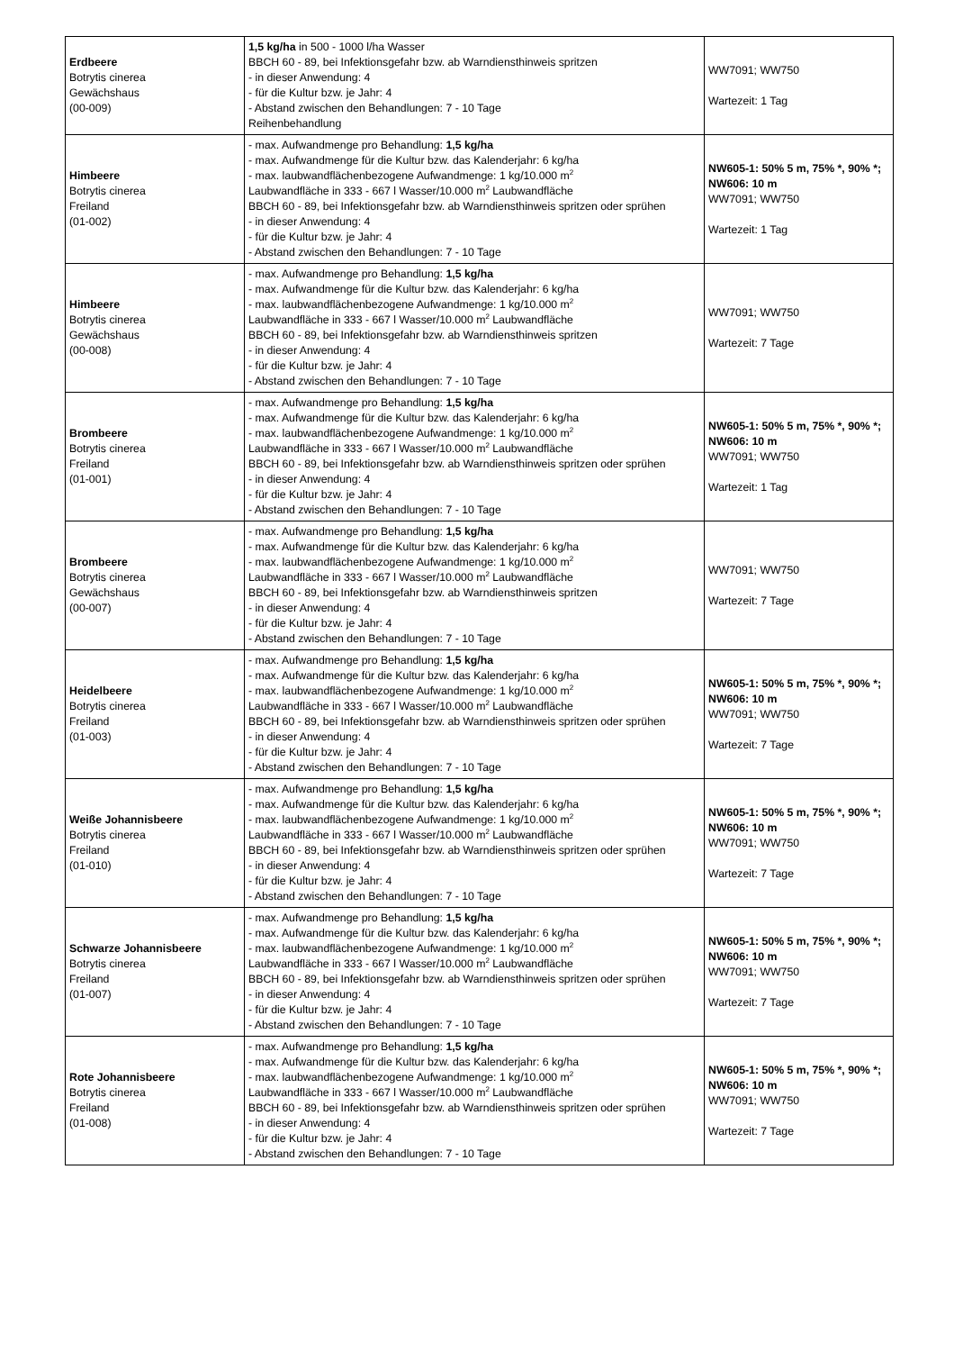| Erdbeere Botrytis cinerea Gewächshaus (00-009) | 1,5 kg/ha in 500 - 1000 l/ha Wasser BBCH 60 - 89, bei Infektionsgefahr bzw. ab Warndiensthinweis spritzen - in dieser Anwendung: 4 - für die Kultur bzw. je Jahr: 4 - Abstand zwischen den Behandlungen: 7 - 10 Tage Reihenbehandlung | WW7091; WW750 Wartezeit: 1 Tag |
| Himbeere Botrytis cinerea Freiland (01-002) | - max. Aufwandmenge pro Behandlung: 1,5 kg/ha - max. Aufwandmenge für die Kultur bzw. das Kalenderjahr: 6 kg/ha - max. laubwandflächenbezogene Aufwandmenge: 1 kg/10.000 m<sup>2</sup> Laubwandfläche in 333 - 667 l Wasser/10.000 m<sup>2</sup> Laubwandfläche BBCH 60 - 89, bei Infektionsgefahr bzw. ab Warndiensthinweis spritzen oder sprühen - in dieser Anwendung: 4 - für die Kultur bzw. je Jahr: 4 - Abstand zwischen den Behandlungen: 7 - 10 Tage | NW605-1: 50% 5 m, 75% *, 90% *; NW606: 10 m WW7091; WW750 Wartezeit: 1 Tag |
| Himbeere Botrytis cinerea Gewächshaus (00-008) | - max. Aufwandmenge pro Behandlung: 1,5 kg/ha - max. Aufwandmenge für die Kultur bzw. das Kalenderjahr: 6 kg/ha - max. laubwandflächenbezogene Aufwandmenge: 1 kg/10.000 m<sup>2</sup> Laubwandfläche in 333 - 667 l Wasser/10.000 m<sup>2</sup> Laubwandfläche BBCH 60 - 89, bei Infektionsgefahr bzw. ab Warndiensthinweis spritzen - in dieser Anwendung: 4 - für die Kultur bzw. je Jahr: 4 - Abstand zwischen den Behandlungen: 7 - 10 Tage | WW7091; WW750 Wartezeit: 7 Tage |
| Brombeere Botrytis cinerea Freiland (01-001) | - max. Aufwandmenge pro Behandlung: 1,5 kg/ha - max. Aufwandmenge für die Kultur bzw. das Kalenderjahr: 6 kg/ha - max. laubwandflächenbezogene Aufwandmenge: 1 kg/10.000 m<sup>2</sup> Laubwandfläche in 333 - 667 l Wasser/10.000 m<sup>2</sup> Laubwandfläche BBCH 60 - 89, bei Infektionsgefahr bzw. ab Warndiensthinweis spritzen oder sprühen - in dieser Anwendung: 4 - für die Kultur bzw. je Jahr: 4 - Abstand zwischen den Behandlungen: 7 - 10 Tage | NW605-1: 50% 5 m, 75% *, 90% *; NW606: 10 m WW7091; WW750 Wartezeit: 1 Tag |
| Brombeere Botrytis cinerea Gewächshaus (00-007) | - max. Aufwandmenge pro Behandlung: 1,5 kg/ha - max. Aufwandmenge für die Kultur bzw. das Kalenderjahr: 6 kg/ha - max. laubwandflächenbezogene Aufwandmenge: 1 kg/10.000 m<sup>2</sup> Laubwandfläche in 333 - 667 l Wasser/10.000 m<sup>2</sup> Laubwandfläche BBCH 60 - 89, bei Infektionsgefahr bzw. ab Warndiensthinweis spritzen - in dieser Anwendung: 4 - für die Kultur bzw. je Jahr: 4 - Abstand zwischen den Behandlungen: 7 - 10 Tage | WW7091; WW750 Wartezeit: 7 Tage |
| Heidelbeere Botrytis cinerea Freiland (01-003) | - max. Aufwandmenge pro Behandlung: 1,5 kg/ha - max. Aufwandmenge für die Kultur bzw. das Kalenderjahr: 6 kg/ha - max. laubwandflächenbezogene Aufwandmenge: 1 kg/10.000 m<sup>2</sup> Laubwandfläche in 333 - 667 l Wasser/10.000 m<sup>2</sup> Laubwandfläche BBCH 60 - 89, bei Infektionsgefahr bzw. ab Warndiensthinweis spritzen oder sprühen - in dieser Anwendung: 4 - für die Kultur bzw. je Jahr: 4 - Abstand zwischen den Behandlungen: 7 - 10 Tage | NW605-1: 50% 5 m, 75% *, 90% *; NW606: 10 m WW7091; WW750 Wartezeit: 7 Tage |
| Weiße Johannisbeere Botrytis cinerea Freiland (01-010) | - max. Aufwandmenge pro Behandlung: 1,5 kg/ha - max. Aufwandmenge für die Kultur bzw. das Kalenderjahr: 6 kg/ha - max. laubwandflächenbezogene Aufwandmenge: 1 kg/10.000 m<sup>2</sup> Laubwandfläche in 333 - 667 l Wasser/10.000 m<sup>2</sup> Laubwandfläche BBCH 60 - 89, bei Infektionsgefahr bzw. ab Warndiensthinweis spritzen oder sprühen - in dieser Anwendung: 4 - für die Kultur bzw. je Jahr: 4 - Abstand zwischen den Behandlungen: 7 - 10 Tage | NW605-1: 50% 5 m, 75% *, 90% *; NW606: 10 m WW7091; WW750 Wartezeit: 7 Tage |
| Schwarze Johannisbeere Botrytis cinerea Freiland (01-007) | - max. Aufwandmenge pro Behandlung: 1,5 kg/ha - max. Aufwandmenge für die Kultur bzw. das Kalenderjahr: 6 kg/ha - max. laubwandflächenbezogene Aufwandmenge: 1 kg/10.000 m<sup>2</sup> Laubwandfläche in 333 - 667 l Wasser/10.000 m<sup>2</sup> Laubwandfläche BBCH 60 - 89, bei Infektionsgefahr bzw. ab Warndiensthinweis spritzen oder sprühen - in dieser Anwendung: 4 - für die Kultur bzw. je Jahr: 4 - Abstand zwischen den Behandlungen: 7 - 10 Tage | NW605-1: 50% 5 m, 75% *, 90% *; NW606: 10 m WW7091; WW750 Wartezeit: 7 Tage |
| Rote Johannisbeere Botrytis cinerea Freiland (01-008) | - max. Aufwandmenge pro Behandlung: 1,5 kg/ha - max. Aufwandmenge für die Kultur bzw. das Kalenderjahr: 6 kg/ha - max. laubwandflächenbezogene Aufwandmenge: 1 kg/10.000 m<sup>2</sup> Laubwandfläche in 333 - 667 l Wasser/10.000 m<sup>2</sup> Laubwandfläche BBCH 60 - 89, bei Infektionsgefahr bzw. ab Warndiensthinweis spritzen oder sprühen - in dieser Anwendung: 4 - für die Kultur bzw. je Jahr: 4 - Abstand zwischen den Behandlungen: 7 - 10 Tage | NW605-1: 50% 5 m, 75% *, 90% *; NW606: 10 m WW7091; WW750 Wartezeit: 7 Tage |